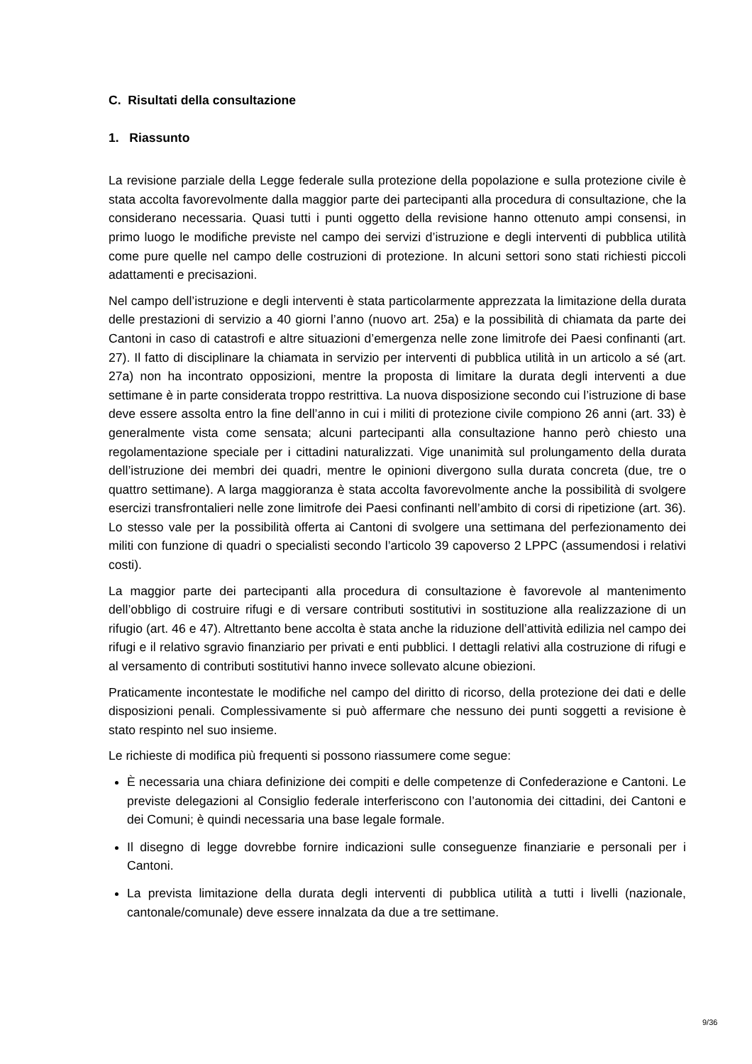C. Risultati della consultazione
1. Riassunto
La revisione parziale della Legge federale sulla protezione della popolazione e sulla protezione civile è stata accolta favorevolmente dalla maggior parte dei partecipanti alla procedura di consultazione, che la considerano necessaria. Quasi tutti i punti oggetto della revisione hanno ottenuto ampi consensi, in primo luogo le modifiche previste nel campo dei servizi d’istruzione e degli interventi di pubblica utilità come pure quelle nel campo delle costruzioni di protezione. In alcuni settori sono stati richiesti piccoli adattamenti e precisazioni.
Nel campo dell’istruzione e degli interventi è stata particolarmente apprezzata la limitazione della durata delle prestazioni di servizio a 40 giorni l’anno (nuovo art. 25a) e la possibilità di chiamata da parte dei Cantoni in caso di catastrofi e altre situazioni d’emergenza nelle zone limitrofe dei Paesi confinanti (art. 27). Il fatto di disciplinare la chiamata in servizio per interventi di pubblica utilità in un articolo a sé (art. 27a) non ha incontrato opposizioni, mentre la proposta di limitare la durata degli interventi a due settimane è in parte considerata troppo restrittiva. La nuova disposizione secondo cui l’istruzione di base deve essere assolta entro la fine dell’anno in cui i militi di protezione civile compiono 26 anni (art. 33) è generalmente vista come sensata; alcuni partecipanti alla consultazione hanno però chiesto una regolamentazione speciale per i cittadini naturalizzati. Vige unanimità sul prolungamento della durata dell’istruzione dei membri dei quadri, mentre le opinioni divergono sulla durata concreta (due, tre o quattro settimane). A larga maggioranza è stata accolta favorevolmente anche la possibilità di svolgere esercizi transfrontalieri nelle zone limitrofe dei Paesi confinanti nell’ambito di corsi di ripetizione (art. 36). Lo stesso vale per la possibilità offerta ai Cantoni di svolgere una settimana del perfezionamento dei militi con funzione di quadri o specialisti secondo l’articolo 39 capoverso 2 LPPC (assumendosi i relativi costi).
La maggior parte dei partecipanti alla procedura di consultazione è favorevole al mantenimento dell’obbligo di costruire rifugi e di versare contributi sostitutivi in sostituzione alla realizzazione di un rifugio (art. 46 e 47). Altrettanto bene accolta è stata anche la riduzione dell’attività edilizia nel campo dei rifugi e il relativo sgravio finanziario per privati e enti pubblici. I dettagli relativi alla costruzione di rifugi e al versamento di contributi sostitutivi hanno invece sollevato alcune obiezioni.
Praticamente incontestate le modifiche nel campo del diritto di ricorso, della protezione dei dati e delle disposizioni penali. Complessivamente si può affermare che nessuno dei punti soggetti a revisione è stato respinto nel suo insieme.
Le richieste di modifica più frequenti si possono riassumere come segue:
È necessaria una chiara definizione dei compiti e delle competenze di Confederazione e Cantoni. Le previste delegazioni al Consiglio federale interferiscono con l’autonomia dei cittadini, dei Cantoni e dei Comuni; è quindi necessaria una base legale formale.
Il disegno di legge dovrebbe fornire indicazioni sulle conseguenze finanziarie e personali per i Cantoni.
La prevista limitazione della durata degli interventi di pubblica utilità a tutti i livelli (nazionale, cantonale/comunale) deve essere innalzata da due a tre settimane.
9/36